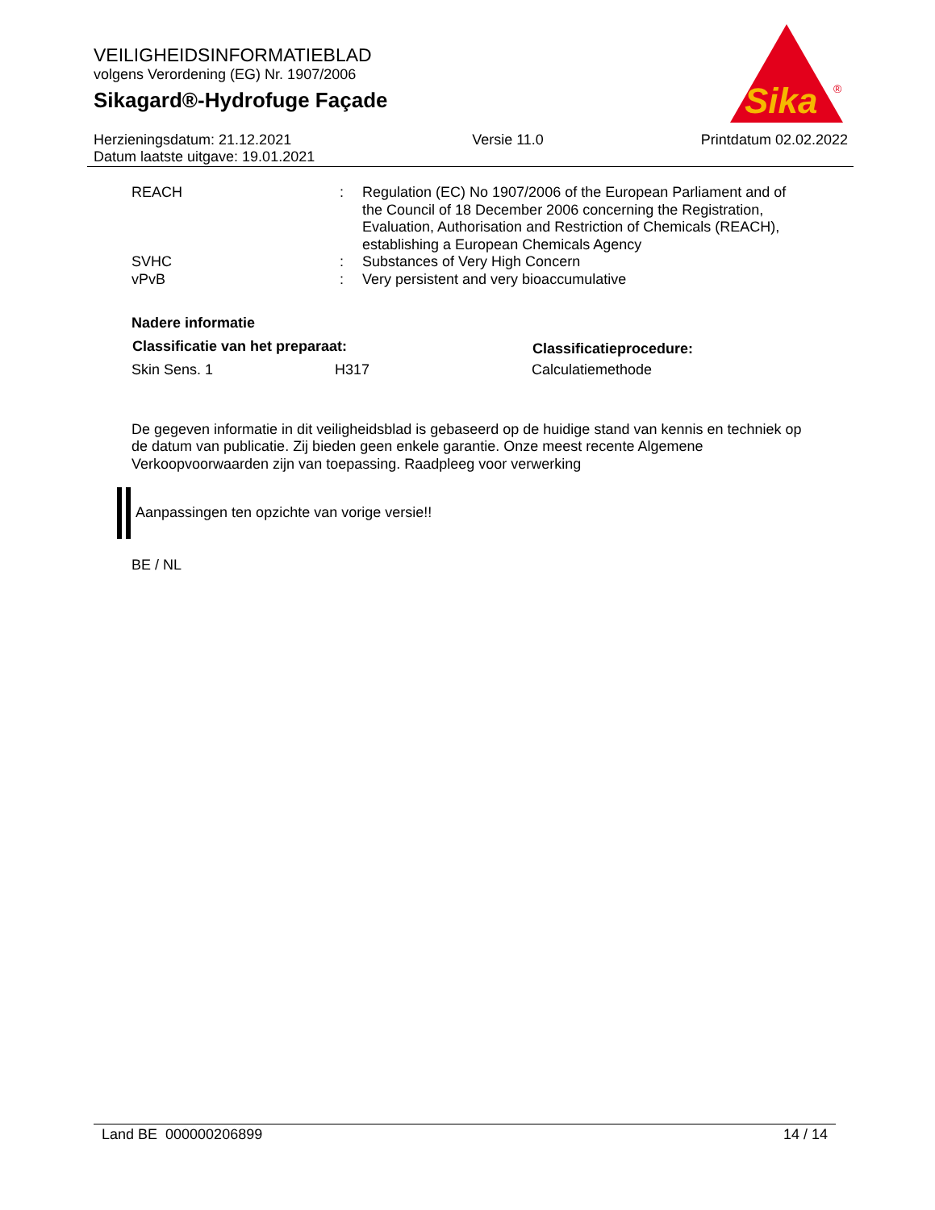VEILIGHEIDSINFORMATIEBLAD
volgens Verordening (EG) Nr. 1907/2006
Sikagard®-Hydrofuge Façade
Sika
®
Herzieningsdatum: 21.12.2021
Datum laatste uitgave: 19.01.2021
Versie 11.0 Printdatum 02.02.2022
| REACH | : | Regulation (EC) No 1907/2006 of the European Parliament and of the Council of 18 December 2006 concerning the Registration, Evaluation, Authorisation and Restriction of Chemicals (REACH), establishing a European Chemicals Agency |
| SVHC | : | Substances of Very High Concern |
| vPvB | : | Very persistent and very bioaccumulative |
Nadere informatie
| Classificatie van het preparaat: | | Classificatieprocedure: |
| --- | --- | --- |
| Skin Sens. 1 | H317 | Calculatiemethode |
De gegeven informatie in dit veiligheidsblad is gebaseerd op de huidige stand van kennis en techniek op de datum van publicatie. Zij bieden geen enkele garantie. Onze meest recente Algemene Verkoopvoorwaarden zijn van toepassing. Raadpleeg voor verwerking
Aanpassingen ten opzichte van vorige versie!!
BE / NL
Land BE 000000206899 14 / 14